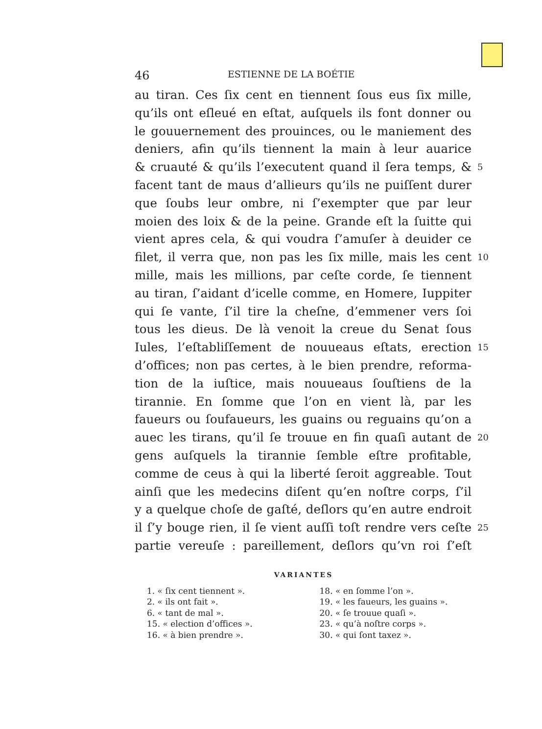46 ESTIENNE DE LA BOÉTIE
au tiran. Ces ſix cent en tiennent ſous eus ſix mille,
qu’ils ont eſleué en eſtat, auſquels ils font donner ou
le gouuernement des prouinces, ou le maniement des
deniers, afin qu’ils tiennent la main à leur auarice
& cruauté & qu’ils l’executent quand il ſera temps, & 5
facent tant de maus d’allieurs qu’ils ne puiſſent durer
que ſoubs leur ombre, ni ſ’exempter que par leur
moien des loix & de la peine. Grande eſt la ſuitte qui
vient apres cela, & qui voudra ſ’amuſer à deuider ce
filet, il verra que, non pas les ſix mille, mais les cent 10
mille, mais les millions, par ceſte corde, ſe tiennent
au tiran, ſ’aidant d’icelle comme, en Homere, Iuppiter
qui ſe vante, ſ’il tire la cheſne, d’emmener vers ſoi
tous les dieus. De là venoit la creue du Senat ſous
Iules, l’eſtabliſſement de nouueaus eſtats, erection 15
d’offices; non pas certes, à le bien prendre, reforma-
tion de la iuſtice, mais nouueaus ſouſtiens de la
tirannie. En ſomme que l’on en vient là, par les
faueurs ou ſoufaueurs, les guains ou reguains qu’on a
auec les tirans, qu’il ſe trouue en fin quaſi autant de 20
gens auſquels la tirannie ſemble eſtre profitable,
comme de ceus à qui la liberté ſeroit aggreable. Tout
ainſi que les medecins diſent qu’en noſtre corps, ſ’il
y a quelque choſe de gaſté, deſlors qu’en autre endroit
il ſ’y bouge rien, il ſe vient auſſi toſt rendre vers ceſte 25
partie vereuſe : pareillement, deſlors qu’vn roi ſ’eſt
VARIANTES
1. « ſix cent tiennent ».
2. « ils ont fait ».
6. « tant de mal ».
15. « election d’offices ».
16. « à bien prendre ».
18. « en ſomme l’on ».
19. « les faueurs, les guains ».
20. « ſe trouue quaſi ».
23. « qu’à noſtre corps ».
30. « qui ſont taxez ».